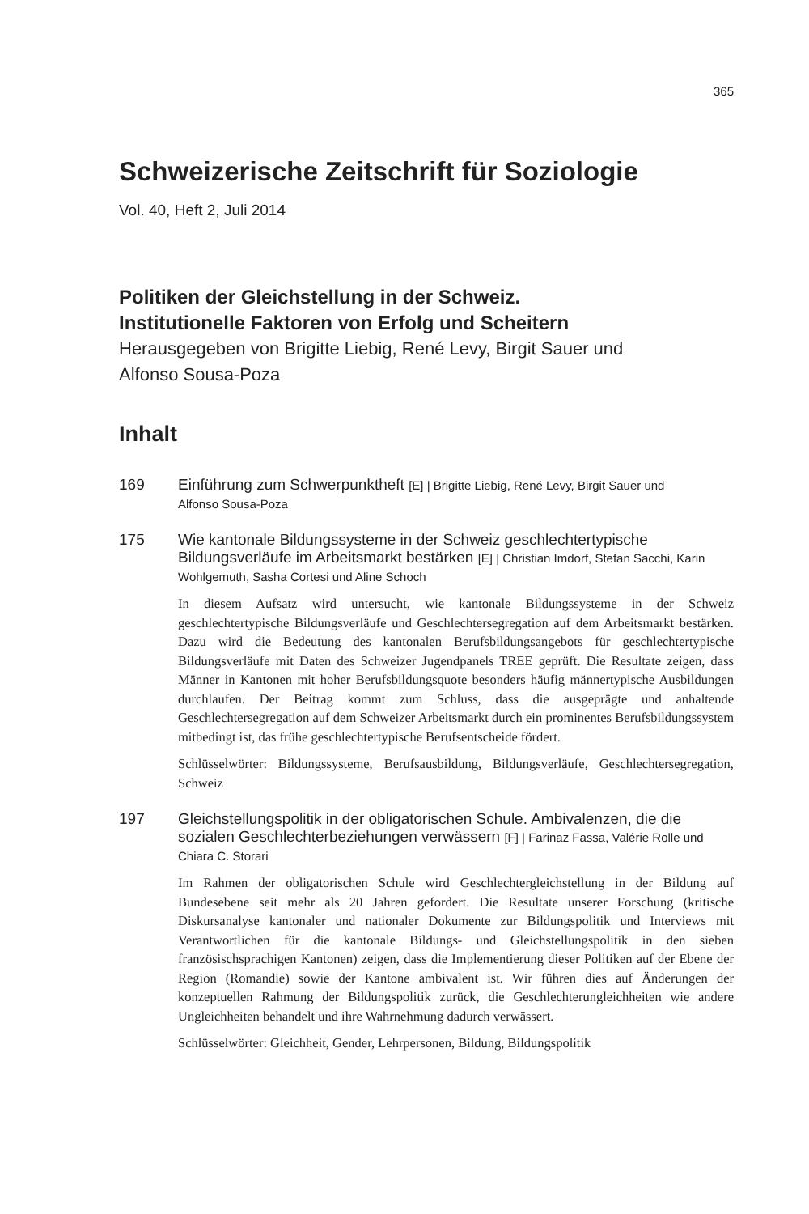365
Schweizerische Zeitschrift für Soziologie
Vol. 40, Heft 2, Juli 2014
Politiken der Gleichstellung in der Schweiz.
Institutionelle Faktoren von Erfolg und Scheitern
Herausgegeben von Brigitte Liebig, René Levy, Birgit Sauer und
Alfonso Sousa-Poza
Inhalt
169
Einführung zum Schwerpunktheft [E] | Brigitte Liebig, René Levy, Birgit Sauer und
Alfonso Sousa-Poza
175
Wie kantonale Bildungssysteme in der Schweiz geschlechtertypische Bildungsverläufe im Arbeitsmarkt bestärken [E] | Christian Imdorf, Stefan Sacchi, Karin Wohlgemuth, Sasha Cortesi und Aline Schoch
In diesem Aufsatz wird untersucht, wie kantonale Bildungssysteme in der Schweiz geschlechtertypische Bildungsverläufe und Geschlechtersegregation auf dem Arbeitsmarkt bestärken. Dazu wird die Bedeutung des kantonalen Berufsbildungsangebots für geschlechtertypische Bildungsverläufe mit Daten des Schweizer Jugendpanels TREE geprüft. Die Resultate zeigen, dass Männer in Kantonen mit hoher Berufsbildungsquote besonders häufig männertypische Ausbildungen durchlaufen. Der Beitrag kommt zum Schluss, dass die ausgeprägte und anhaltende Geschlechtersegregation auf dem Schweizer Arbeitsmarkt durch ein prominentes Berufsbildungssystem mitbedingt ist, das frühe geschlechtertypische Berufsentscheide fördert.
Schlüsselwörter: Bildungssysteme, Berufsausbildung, Bildungsverläufe, Geschlechtersegregation, Schweiz
197
Gleichstellungspolitik in der obligatorischen Schule. Ambivalenzen, die die sozialen Geschlechterbeziehungen verwässern [F] | Farinaz Fassa, Valérie Rolle und Chiara C. Storari
Im Rahmen der obligatorischen Schule wird Geschlechtergleichstellung in der Bildung auf Bundesebene seit mehr als 20 Jahren gefordert. Die Resultate unserer Forschung (kritische Diskursanalyse kantonaler und nationaler Dokumente zur Bildungspolitik und Interviews mit Verantwortlichen für die kantonale Bildungs- und Gleichstellungspolitik in den sieben französischsprachigen Kantonen) zeigen, dass die Implementierung dieser Politiken auf der Ebene der Region (Romandie) sowie der Kantone ambivalent ist. Wir führen dies auf Änderungen der konzeptuellen Rahmung der Bildungspolitik zurück, die Geschlechterungleichheiten wie andere Ungleichheiten behandelt und ihre Wahrnehmung dadurch verwässert.
Schlüsselwörter: Gleichheit, Gender, Lehrpersonen, Bildung, Bildungspolitik